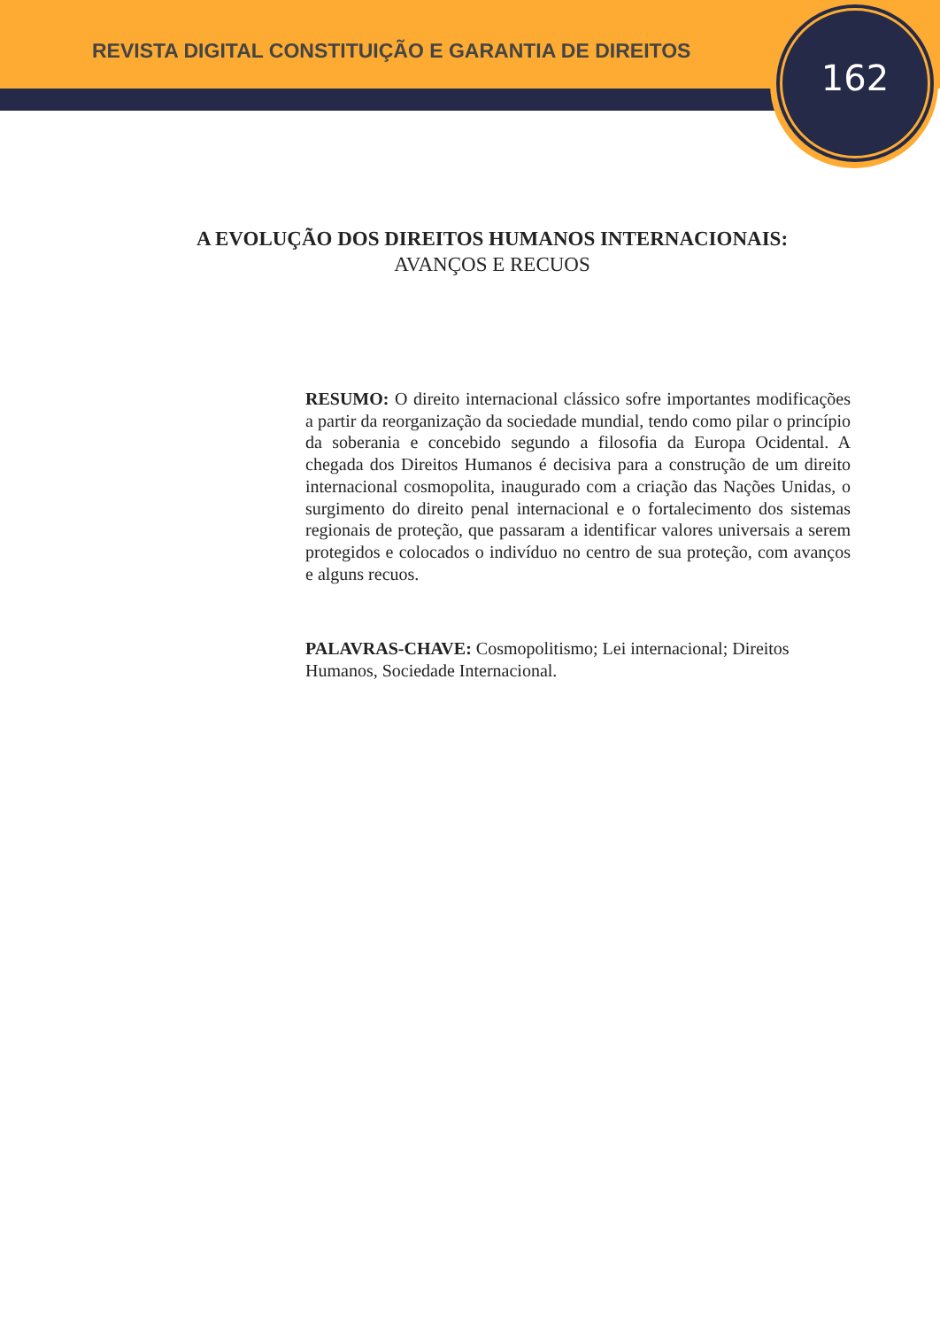REVISTA DIGITAL CONSTITUIÇÃO E GARANTIA DE DIREITOS
162
A EVOLUÇÃO DOS DIREITOS HUMANOS INTERNACIONAIS:
AVANÇOS E RECUOS
RESUMO: O direito internacional clássico sofre importantes modificações a partir da reorganização da sociedade mundial, tendo como pilar o princípio da soberania e concebido segundo a filosofia da Europa Ocidental. A chegada dos Direitos Humanos é decisiva para a construção de um direito internacional cosmopolita, inaugurado com a criação das Nações Unidas, o surgimento do direito penal internacional e o fortalecimento dos sistemas regionais de proteção, que passaram a identificar valores universais a serem protegidos e colocados o indivíduo no centro de sua proteção, com avanços e alguns recuos.
PALAVRAS-CHAVE: Cosmopolitismo; Lei internacional; Direitos Humanos, Sociedade Internacional.